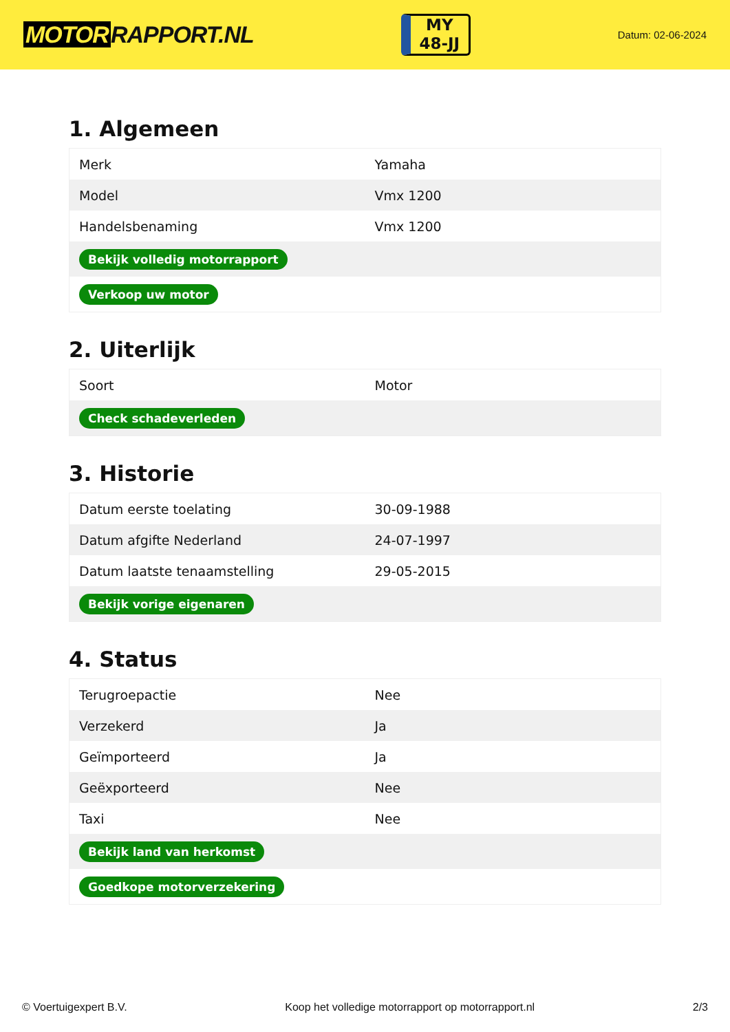MOTOR RAPPORT.NL
MY
48-JJ
Datum: 02-06-2024
1. Algemeen
| Merk | Yamaha |
| Model | Vmx 1200 |
| Handelsbenaming | Vmx 1200 |
| Bekijk volledig motorrapport | |
| Verkoop uw motor | |
2. Uiterlijk
| Soort | Motor |
| Check schadeverleden | |
3. Historie
| Datum eerste toelating | 30-09-1988 |
| Datum afgifte Nederland | 24-07-1997 |
| Datum laatste tenaamstelling | 29-05-2015 |
| Bekijk vorige eigenaren | |
4. Status
| Terugroepactie | Nee |
| Verzekerd | Ja |
| Geïmporteerd | Ja |
| Geëxporteerd | Nee |
| Taxi | Nee |
| Bekijk land van herkomst | |
| Goedkope motorverzekering | |
© Voertuigexpert B.V. Koop het volledige motorrapport op motorrapport.nl 2/3